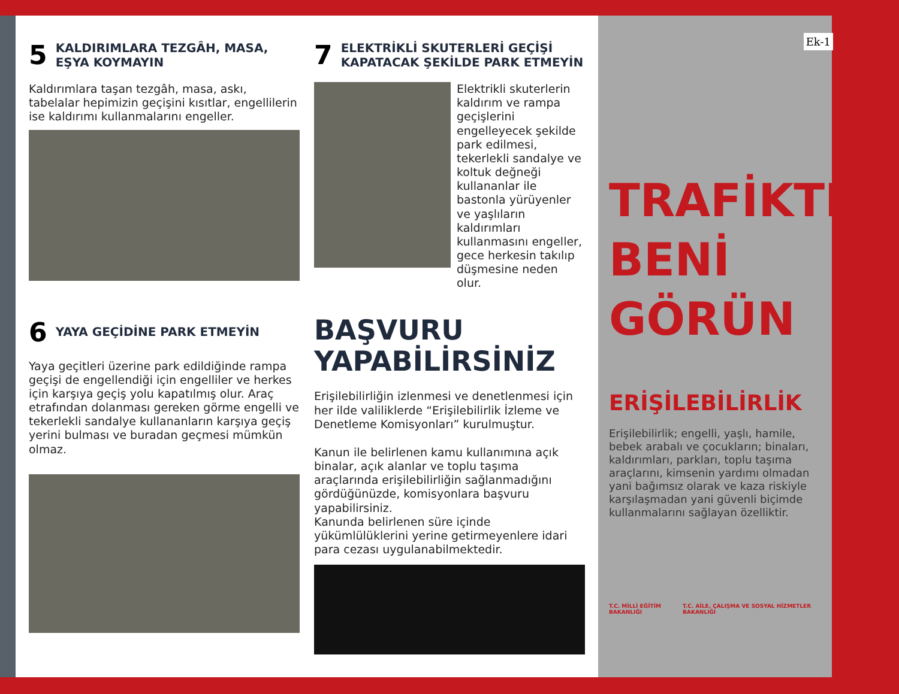Ek-1
5 KALDIRIMLARA TEZGÂH, MASA, EŞYA KOYMAYIN
Kaldırımlara taşan tezgâh, masa, askı, tabelalar hepimizin geçişini kısıtlar, engellilerin ise kaldırımı kullanmalarını engeller.
6 YAYA GEÇİDİNE PARK ETMEYİN
Yaya geçitleri üzerine park edildiğinde rampa geçişi de engellendiği için engelliler ve herkes için karşıya geçiş yolu kapatılmış olur. Araç etrafından dolanması gereken görme engelli ve tekerlekli sandalye kullananların karşıya geçiş yerini bulması ve buradan geçmesi mümkün olmaz.
7 ELEKTRİKLİ SKUTERLERİ GEÇİŞİ KAPATACAK ŞEKİLDE PARK ETMEYİN
Elektrikli skuterlerin kaldırım ve rampa geçişlerini engelleyecek şekilde park edilmesi, tekerlekli sandalye ve koltuk değneği kullananlar ile bastonla yürüyenler ve yaşlıların kaldırımları kullanmasını engeller, gece herkesin takılıp düşmesine neden olur.
BAŞVURU
YAPABİLİRSİNİZ
Erişilebilirliğin izlenmesi ve denetlenmesi için her ilde valiliklerde “Erişilebilirlik İzleme ve Denetleme Komisyonları” kurulmuştur.
Kanun ile belirlenen kamu kullanımına açık binalar, açık alanlar ve toplu taşıma araçlarında erişilebilirliğin sağlanmadığını gördüğünüzde, komisyonlara başvuru yapabilirsiniz.
Kanunda belirlenen süre içinde yükümlülüklerini yerine getirmeyenlere idari para cezası uygulanabilmektedir.
TRAFİKTE
BENİ
GÖRÜN
ERİŞİLEBİLİRLİK
Erişilebilirlik; engelli, yaşlı, hamile, bebek arabalı ve çocukların; binaları, kaldırımları, parkları, toplu taşıma araçlarını, kimsenin yardımı olmadan yani bağımsız olarak ve kaza riskiyle karşılaşmadan yani güvenli biçimde kullanmalarını sağlayan özelliktir.
T.C. MİLLİ EĞİTİM BAKANLIĞI T.C. AİLE, ÇALIŞMA VE SOSYAL HİZMETLER BAKANLIĞI